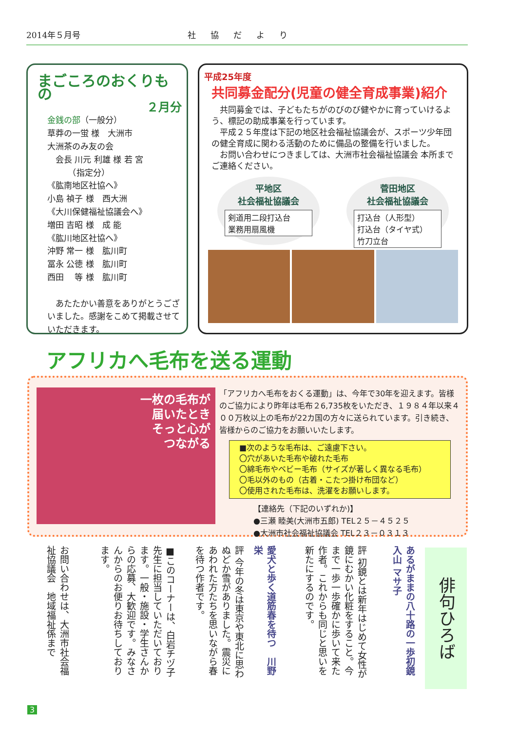2014年５月号 社協だより
まごころのおくりもの
２月分
金銭の部（一般分）
草莽の一蛍 様　大洲市
大洲茶のみ友の会
　会長 川元 利雄 様 若 宮
　　　（指定分）
《肱南地区社協へ》
小島 禎子 様　西大洲
《大川保健福祉協議会へ》
増田 吉昭 様　成 能
《肱川地区社協へ》
沖野 常一 様　肱川町
冨永 公徳 様　肱川町
西田 　等 様　肱川町
　あたたかい善意をありがとうございました。感謝をこめて掲載させていただきます。
平成25年度
共同募金配分(児童の健全育成事業)紹介
　共同募金では、子どもたちがのびのび健やかに育っていけるよう、標記の助成事業を行っています。
　平成２５年度は下記の地区社会福祉協議会が、スポーツ少年団の健全育成に関わる活動のために備品の整備を行いました。
　お問い合わせにつきましては、大洲市社会福祉協議会 本所までご連絡ください。
平地区
社会福祉協議会
剣道用二段打込台
業務用扇風機
菅田地区
社会福祉協議会
打込台（人形型）
打込台（タイヤ式）
竹刀立台
アフリカへ毛布を送る運動
一枚の毛布が
届いたとき
そっと心が
つながる
「アフリカへ毛布をおくる運動」は、今年で30年を迎えます。皆様のご協力により昨年は毛布２6,735枚をいただき、１９８４年以来４００万枚以上の毛布が22カ国の方々に送られています。引き続き、皆様からのご協力をお願いいたします。
■次のような毛布は、ご遠慮下さい。
〇穴があいた毛布や破れた毛布
〇綿毛布やベビー毛布（サイズが著しく異なる毛布）
〇毛以外のもの（古着・こたつ掛け布団など）
〇使用された毛布は、洗濯をお願いします。
【連絡先（下記のいずれか)】
●三瀬 睦美(大洲市五郎) TEL２５－４５２５
●大洲市社会福祉協議会 TEL２３－０３１３
俳句ひろば
あるがままの八十路の一歩初鏡　入山 マサ子
評 初鏡とは新年はじめて女性が鏡にむかい化粧をすること。今まで一歩一歩確かに歩いて来た作者。これからも同じと思いを新たにするのです。
愛犬と歩く道筋春を待つ　川野 栄
評 今年の冬は東京や東北に思わぬどか雪がありました。震災にあわれた方たちを思いながら春を待つ作者です。
■このコーナーは、白岩チヅ子先生に担当していただいております。一般・施設・学生さんからの応募、大歓迎です。みなさんからのお便りお待ちしております。
お問い合わせは、大洲市社会福祉協議会　地域福祉係まで
3